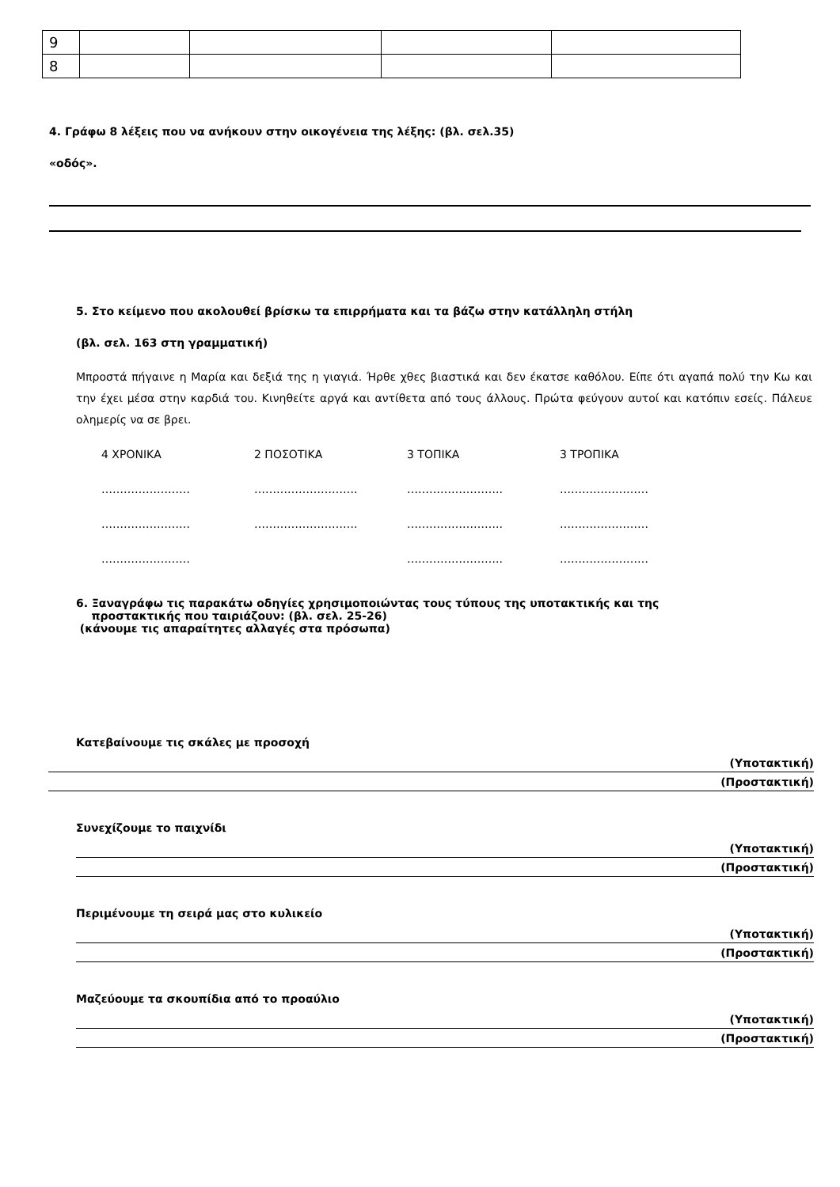| 9 | | | | |
| 8 | | | | |
4. Γράφω 8 λέξεις που να ανήκουν στην οικογένεια της λέξης: (βλ. σελ.35)
«οδός».
5. Στο κείμενο που ακολουθεί βρίσκω τα επιρρήματα και τα βάζω στην κατάλληλη στήλη
(βλ. σελ. 163 στη γραμματική)
Μπροστά πήγαινε η Μαρία και δεξιά της η γιαγιά. Ήρθε χθες βιαστικά και δεν έκατσε καθόλου. Είπε ότι αγαπά πολύ την Κω και την έχει μέσα στην καρδιά του. Κινηθείτε αργά και αντίθετα από τους άλλους. Πρώτα φεύγουν αυτοί και κατόπιν εσείς. Πάλευε ολημερίς να σε βρει.
4 ΧΡΟΝΙΚΑ 2 ΠΟΣΟΤΙΚΑ 3 ΤΟΠΙΚΑ 3 ΤΡΟΠΙΚΑ
…………………… ………………………. …………………….. ……………………
…………………… ………………………. …………………….. ……………………
…………………… …………………….. ……………………
6. Ξαναγράφω τις παρακάτω οδηγίες χρησιμοποιώντας τους τύπους της υποτακτικής και της
προστακτικής που ταιριάζουν: (βλ. σελ. 25-26)
(κάνουμε τις απαραίτητες αλλαγές στα πρόσωπα)
Κατεβαίνουμε τις σκάλες με προσοχή
(Υποτακτική)
(Προστακτική)
Συνεχίζουμε το παιχνίδι
(Υποτακτική)
(Προστακτική)
Περιμένουμε τη σειρά μας στο κυλικείο
(Υποτακτική)
(Προστακτική)
Μαζεύουμε τα σκουπίδια από το προαύλιο
(Υποτακτική)
(Προστακτική)